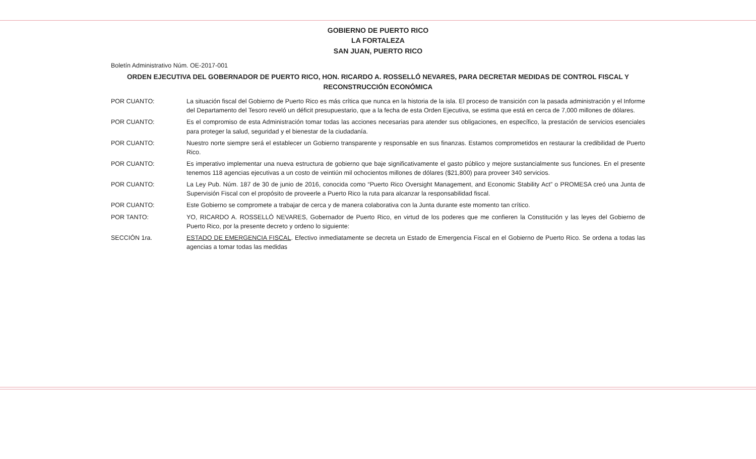GOBIERNO DE PUERTO RICO
LA FORTALEZA
SAN JUAN, PUERTO RICO
Boletín Administrativo Núm. OE-2017-001
ORDEN EJECUTIVA DEL GOBERNADOR DE PUERTO RICO, HON. RICARDO A. ROSSELLÓ NEVARES, PARA DECRETAR MEDIDAS DE CONTROL FISCAL Y RECONSTRUCCIÓN ECONÓMICA
POR CUANTO:
La situación fiscal del Gobierno de Puerto Rico es más crítica que nunca en la historia de la isla. El proceso de transición con la pasada administración y el Informe del Departamento del Tesoro reveló un déficit presupuestario, que a la fecha de esta Orden Ejecutiva, se estima que está en cerca de 7,000 millones de dólares.
POR CUANTO:
Es el compromiso de esta Administración tomar todas las acciones necesarias para atender sus obligaciones, en específico, la prestación de servicios esenciales para proteger la salud, seguridad y el bienestar de la ciudadanía.
POR CUANTO:
Nuestro norte siempre será el establecer un Gobierno transparente y responsable en sus finanzas. Estamos comprometidos en restaurar la credibilidad de Puerto Rico.
POR CUANTO:
Es imperativo implementar una nueva estructura de gobierno que baje significativamente el gasto público y mejore sustancialmente sus funciones. En el presente tenemos 118 agencias ejecutivas a un costo de veintiún mil ochocientos millones de dólares ($21,800) para proveer 340 servicios.
POR CUANTO:
La Ley Pub. Núm. 187 de 30 de junio de 2016, conocida como “Puerto Rico Oversight Management, and Economic Stability Act” o PROMESA creó una Junta de Supervisión Fiscal con el propósito de proveerle a Puerto Rico la ruta para alcanzar la responsabilidad fiscal.
POR CUANTO:
Este Gobierno se compromete a trabajar de cerca y de manera colaborativa con la Junta durante este momento tan crítico.
POR TANTO:
YO, RICARDO A. ROSSELLÓ NEVARES, Gobernador de Puerto Rico, en virtud de los poderes que me confieren la Constitución y las leyes del Gobierno de Puerto Rico, por la presente decreto y ordeno lo siguiente:
SECCIÓN 1ra.
ESTADO DE EMERGENCIA FISCAL. Efectivo inmediatamente se decreta un Estado de Emergencia Fiscal en el Gobierno de Puerto Rico. Se ordena a todas las agencias a tomar todas las medidas